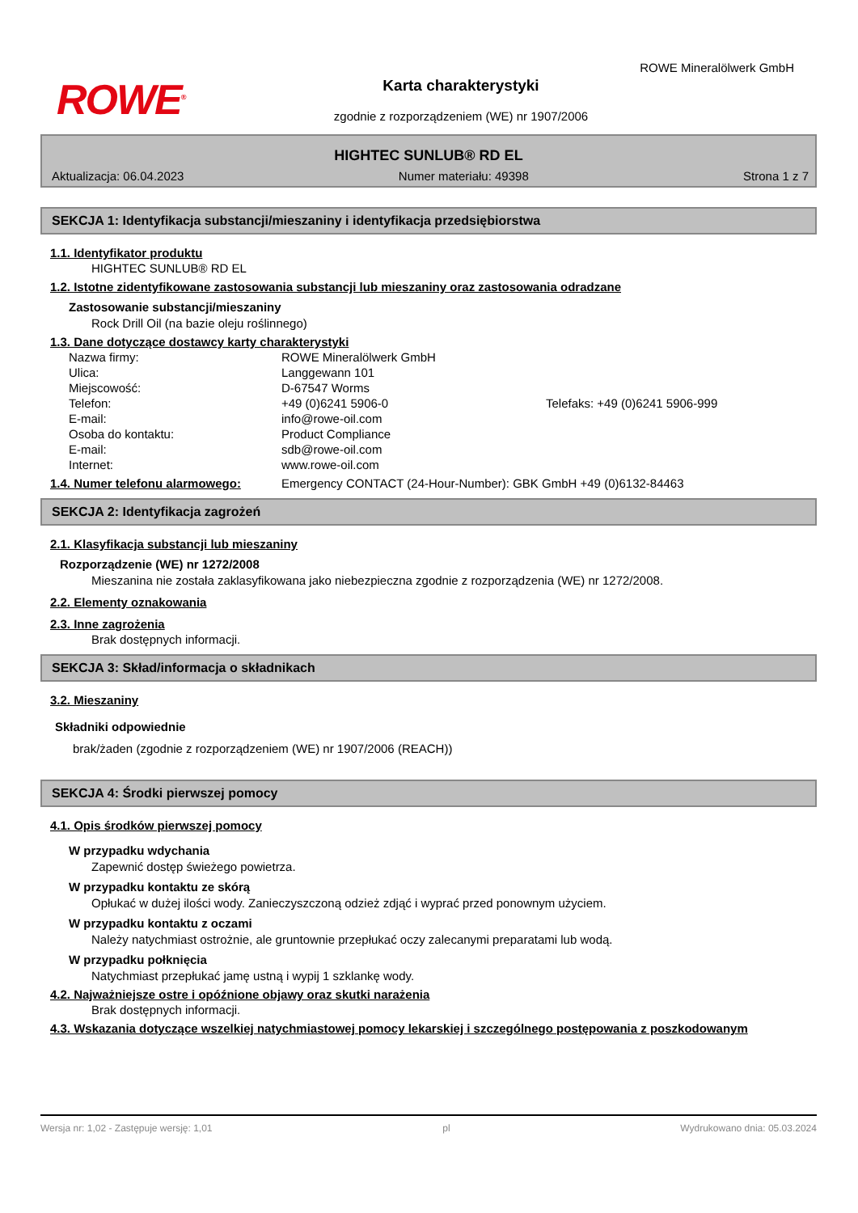ROWE<sup>®</sup>
ROWE Mineralölwerk GmbH
Karta charakterystyki
zgodnie z rozporządzeniem (WE) nr 1907/2006
HIGHTEC SUNLUB® RD EL
Aktualizacja: 06.04.2023 Numer materiału: 49398 Strona 1 z 7
SEKCJA 1: Identyfikacja substancji/mieszaniny i identyfikacja przedsiębiorstwa
1.1. Identyfikator produktu
HIGHTEC SUNLUB® RD EL
1.2. Istotne zidentyfikowane zastosowania substancji lub mieszaniny oraz zastosowania odradzane
Zastosowanie substancji/mieszaniny
Rock Drill Oil (na bazie oleju roślinnego)
1.3. Dane dotyczące dostawcy karty charakterystyki
Nazwa firmy: ROWE Mineralölwerk GmbH Ulica: Langgewann 101 Miejscowość: D-67547 Worms Telefon: +49 (0)6241 5906-0 Telefaks: +49 (0)6241 5906-999 E-mail: info@rowe-oil.com Osoba do kontaktu: Product Compliance E-mail: sdb@rowe-oil.com Internet: www.rowe-oil.com
1.4. Numer telefonu alarmowego: Emergency CONTACT (24-Hour-Number): GBK GmbH +49 (0)6132-84463
SEKCJA 2: Identyfikacja zagrożeń
2.1. Klasyfikacja substancji lub mieszaniny
Rozporządzenie (WE) nr 1272/2008
Mieszanina nie została zaklasyfikowana jako niebezpieczna zgodnie z rozporządzenia (WE) nr 1272/2008.
2.2. Elementy oznakowania
2.3. Inne zagrożenia
Brak dostępnych informacji.
SEKCJA 3: Skład/informacja o składnikach
3.2. Mieszaniny
Składniki odpowiednie
brak/żaden (zgodnie z rozporządzeniem (WE) nr 1907/2006 (REACH))
SEKCJA 4: Środki pierwszej pomocy
4.1. Opis środków pierwszej pomocy
W przypadku wdychania
Zapewnić dostęp świeżego powietrza.
W przypadku kontaktu ze skórą
Opłukać w dużej ilości wody. Zanieczyszczoną odzież zdjąć i wyprać przed ponownym użyciem.
W przypadku kontaktu z oczami
Należy natychmiast ostrożnie, ale gruntownie przepłukać oczy zalecanymi preparatami lub wodą.
W przypadku połknięcia
Natychmiast przepłukać jamę ustną i wypij 1 szklankę wody.
4.2. Najważniejsze ostre i opóźnione objawy oraz skutki narażenia
Brak dostępnych informacji.
4.3. Wskazania dotyczące wszelkiej natychmiastowej pomocy lekarskiej i szczególnego postępowania z poszkodowanym
Wersja nr: 1,02 - Zastępuje wersję: 1,01 pl Wydrukowano dnia: 05.03.2024